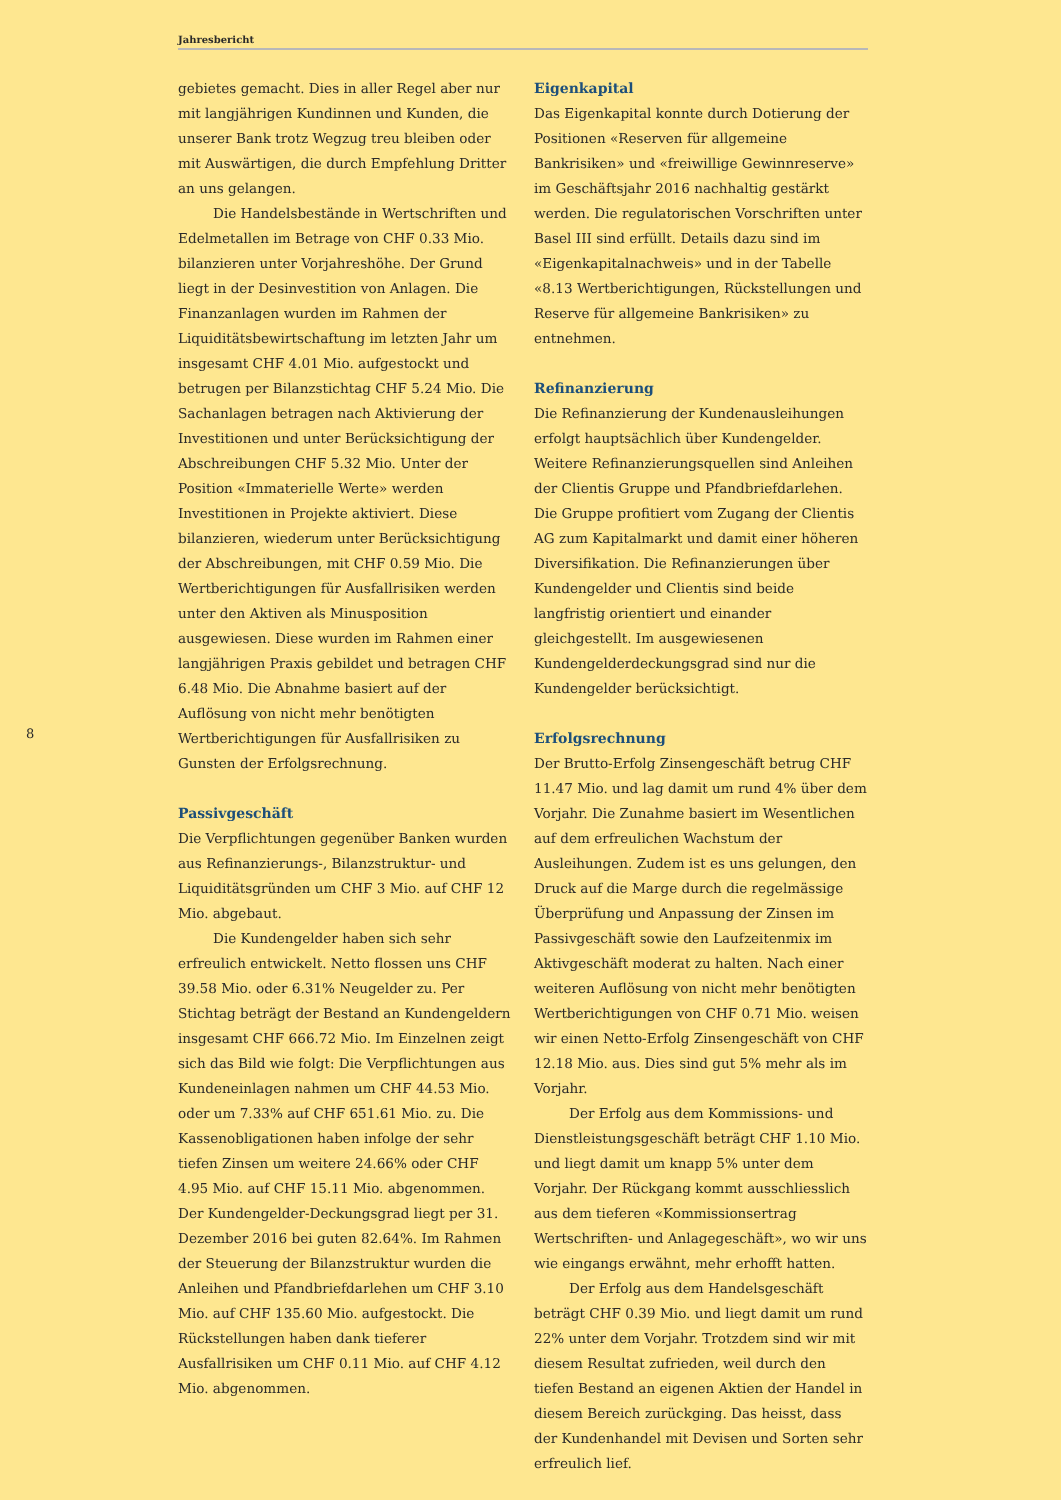Jahresbericht
8
gebietes gemacht. Dies in aller Regel aber nur mit langjährigen Kundinnen und Kunden, die unserer Bank trotz Wegzug treu bleiben oder mit Auswärtigen, die durch Empfehlung Dritter an uns gelangen.
Die Handelsbestände in Wertschriften und Edelmetallen im Betrage von CHF 0.33 Mio. bilanzieren unter Vorjahreshöhe. Der Grund liegt in der Desinvestition von Anlagen. Die Finanzanlagen wurden im Rahmen der Liquiditätsbewirtschaftung im letzten Jahr um insgesamt CHF 4.01 Mio. aufgestockt und betrugen per Bilanzstichtag CHF 5.24 Mio. Die Sachanlagen betragen nach Aktivierung der Investitionen und unter Berücksichtigung der Abschreibungen CHF 5.32 Mio. Unter der Position «Immaterielle Werte» werden Investitionen in Projekte aktiviert. Diese bilanzieren, wiederum unter Berücksichtigung der Abschreibungen, mit CHF 0.59 Mio. Die Wertberichtigungen für Ausfallrisiken werden unter den Aktiven als Minusposition ausgewiesen. Diese wurden im Rahmen einer langjährigen Praxis gebildet und betragen CHF 6.48 Mio. Die Abnahme basiert auf der Auflösung von nicht mehr benötigten Wertberichtigungen für Ausfallrisiken zu Gunsten der Erfolgsrechnung.
Passivgeschäft
Die Verpflichtungen gegenüber Banken wurden aus Refinanzierungs-, Bilanzstruktur- und Liquiditätsgründen um CHF 3 Mio. auf CHF 12 Mio. abgebaut.
Die Kundengelder haben sich sehr erfreulich entwickelt. Netto flossen uns CHF 39.58 Mio. oder 6.31% Neugelder zu. Per Stichtag beträgt der Bestand an Kundengeldern insgesamt CHF 666.72 Mio. Im Einzelnen zeigt sich das Bild wie folgt: Die Verpflichtungen aus Kundeneinlagen nahmen um CHF 44.53 Mio. oder um 7.33% auf CHF 651.61 Mio. zu. Die Kassenobligationen haben infolge der sehr tiefen Zinsen um weitere 24.66% oder CHF 4.95 Mio. auf CHF 15.11 Mio. abgenommen. Der Kundengelder-Deckungsgrad liegt per 31. Dezember 2016 bei guten 82.64%. Im Rahmen der Steuerung der Bilanzstruktur wurden die Anleihen und Pfandbriefdarlehen um CHF 3.10 Mio. auf CHF 135.60 Mio. aufgestockt. Die Rückstellungen haben dank tieferer Ausfallrisiken um CHF 0.11 Mio. auf CHF 4.12 Mio. abgenommen.
Eigenkapital
Das Eigenkapital konnte durch Dotierung der Positionen «Reserven für allgemeine Bankrisiken» und «freiwillige Gewinnreserve» im Geschäftsjahr 2016 nachhaltig gestärkt werden. Die regulatorischen Vorschriften unter Basel III sind erfüllt. Details dazu sind im «Eigenkapitalnachweis» und in der Tabelle «8.13 Wertberichtigungen, Rückstellungen und Reserve für allgemeine Bankrisiken» zu entnehmen.
Refinanzierung
Die Refinanzierung der Kundenausleihungen erfolgt hauptsächlich über Kundengelder. Weitere Refinanzierungsquellen sind Anleihen der Clientis Gruppe und Pfandbriefdarlehen. Die Gruppe profitiert vom Zugang der Clientis AG zum Kapitalmarkt und damit einer höheren Diversifikation. Die Refinanzierungen über Kundengelder und Clientis sind beide langfristig orientiert und einander gleichgestellt. Im ausgewiesenen Kundengelderdeckungsgrad sind nur die Kundengelder berücksichtigt.
Erfolgsrechnung
Der Brutto-Erfolg Zinsengeschäft betrug CHF 11.47 Mio. und lag damit um rund 4% über dem Vorjahr. Die Zunahme basiert im Wesentlichen auf dem erfreulichen Wachstum der Ausleihungen. Zudem ist es uns gelungen, den Druck auf die Marge durch die regelmässige Überprüfung und Anpassung der Zinsen im Passivgeschäft sowie den Laufzeitenmix im Aktivgeschäft moderat zu halten. Nach einer weiteren Auflösung von nicht mehr benötigten Wertberichtigungen von CHF 0.71 Mio. weisen wir einen Netto-Erfolg Zinsengeschäft von CHF 12.18 Mio. aus. Dies sind gut 5% mehr als im Vorjahr.
Der Erfolg aus dem Kommissions- und Dienstleistungsgeschäft beträgt CHF 1.10 Mio. und liegt damit um knapp 5% unter dem Vorjahr. Der Rückgang kommt ausschliesslich aus dem tieferen «Kommissionsertrag Wertschriften- und Anlagegeschäft», wo wir uns wie eingangs erwähnt, mehr erhofft hatten.
Der Erfolg aus dem Handelsgeschäft beträgt CHF 0.39 Mio. und liegt damit um rund 22% unter dem Vorjahr. Trotzdem sind wir mit diesem Resultat zufrieden, weil durch den tiefen Bestand an eigenen Aktien der Handel in diesem Bereich zurückging. Das heisst, dass der Kundenhandel mit Devisen und Sorten sehr erfreulich lief.